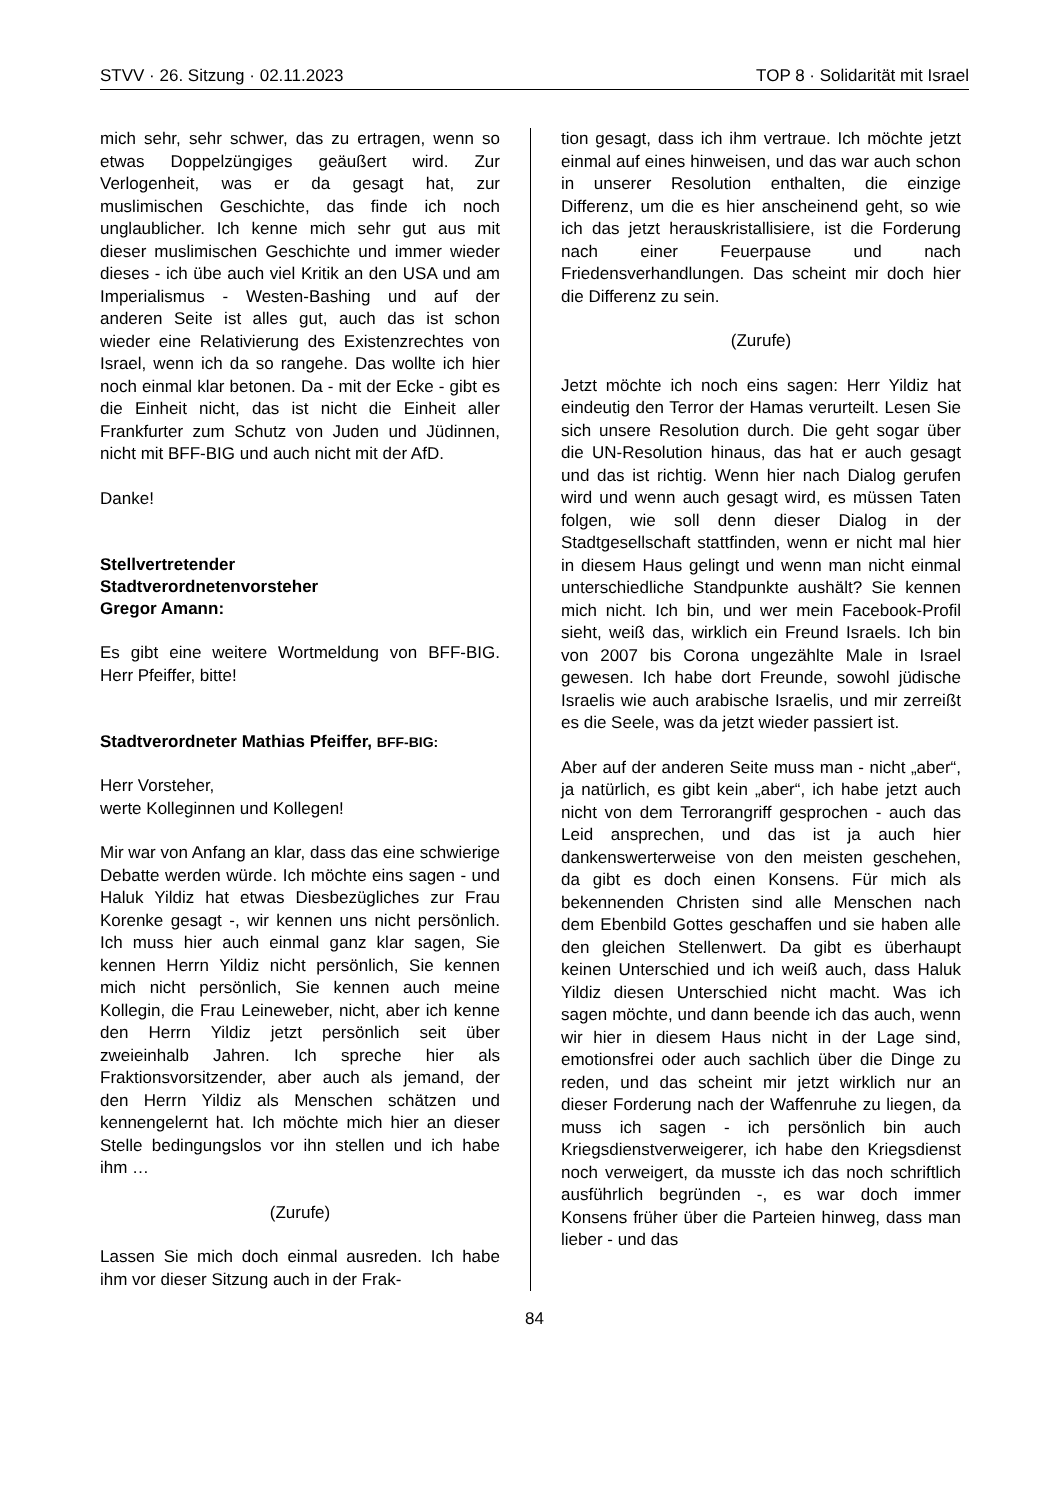STVV · 26. Sitzung · 02.11.2023 TOP 8 · Solidarität mit Israel
mich sehr, sehr schwer, das zu ertragen, wenn so etwas Doppelzüngiges geäußert wird. Zur Verlogenheit, was er da gesagt hat, zur muslimischen Geschichte, das finde ich noch unglaublicher. Ich kenne mich sehr gut aus mit dieser muslimischen Geschichte und immer wieder dieses - ich übe auch viel Kritik an den USA und am Imperialismus - Westen-Bashing und auf der anderen Seite ist alles gut, auch das ist schon wieder eine Relativierung des Existenzrechtes von Israel, wenn ich da so rangehe. Das wollte ich hier noch einmal klar betonen. Da - mit der Ecke - gibt es die Einheit nicht, das ist nicht die Einheit aller Frankfurter zum Schutz von Juden und Jüdinnen, nicht mit BFF-BIG und auch nicht mit der AfD.
Danke!
Stellvertretender
Stadtverordnetenvorsteher
Gregor Amann:
Es gibt eine weitere Wortmeldung von BFF-BIG. Herr Pfeiffer, bitte!
Stadtverordneter Mathias Pfeiffer, BFF-BIG:
Herr Vorsteher,
werte Kolleginnen und Kollegen!
Mir war von Anfang an klar, dass das eine schwierige Debatte werden würde. Ich möchte eins sagen - und Haluk Yildiz hat etwas Diesbezügliches zur Frau Korenke gesagt -, wir kennen uns nicht persönlich. Ich muss hier auch einmal ganz klar sagen, Sie kennen Herrn Yildiz nicht persönlich, Sie kennen mich nicht persönlich, Sie kennen auch meine Kollegin, die Frau Leineweber, nicht, aber ich kenne den Herrn Yildiz jetzt persönlich seit über zweieinhalb Jahren. Ich spreche hier als Fraktionsvorsitzender, aber auch als jemand, der den Herrn Yildiz als Menschen schätzen und kennengelernt hat. Ich möchte mich hier an dieser Stelle bedingungslos vor ihn stellen und ich habe ihm …
(Zurufe)
Lassen Sie mich doch einmal ausreden. Ich habe ihm vor dieser Sitzung auch in der Frak-
tion gesagt, dass ich ihm vertraue. Ich möchte jetzt einmal auf eines hinweisen, und das war auch schon in unserer Resolution enthalten, die einzige Differenz, um die es hier anscheinend geht, so wie ich das jetzt herauskristallisiere, ist die Forderung nach einer Feuerpause und nach Friedensverhandlungen. Das scheint mir doch hier die Differenz zu sein.
(Zurufe)
Jetzt möchte ich noch eins sagen: Herr Yildiz hat eindeutig den Terror der Hamas verurteilt. Lesen Sie sich unsere Resolution durch. Die geht sogar über die UN-Resolution hinaus, das hat er auch gesagt und das ist richtig. Wenn hier nach Dialog gerufen wird und wenn auch gesagt wird, es müssen Taten folgen, wie soll denn dieser Dialog in der Stadtgesellschaft stattfinden, wenn er nicht mal hier in diesem Haus gelingt und wenn man nicht einmal unterschiedliche Standpunkte aushält? Sie kennen mich nicht. Ich bin, und wer mein Facebook-Profil sieht, weiß das, wirklich ein Freund Israels. Ich bin von 2007 bis Corona ungezählte Male in Israel gewesen. Ich habe dort Freunde, sowohl jüdische Israelis wie auch arabische Israelis, und mir zerreißt es die Seele, was da jetzt wieder passiert ist.
Aber auf der anderen Seite muss man - nicht „aber“, ja natürlich, es gibt kein „aber“, ich habe jetzt auch nicht von dem Terrorangriff gesprochen - auch das Leid ansprechen, und das ist ja auch hier dankenswerterweise von den meisten geschehen, da gibt es doch einen Konsens. Für mich als bekennenden Christen sind alle Menschen nach dem Ebenbild Gottes geschaffen und sie haben alle den gleichen Stellenwert. Da gibt es überhaupt keinen Unterschied und ich weiß auch, dass Haluk Yildiz diesen Unterschied nicht macht. Was ich sagen möchte, und dann beende ich das auch, wenn wir hier in diesem Haus nicht in der Lage sind, emotionsfrei oder auch sachlich über die Dinge zu reden, und das scheint mir jetzt wirklich nur an dieser Forderung nach der Waffenruhe zu liegen, da muss ich sagen - ich persönlich bin auch Kriegsdienstverweigerer, ich habe den Kriegsdienst noch verweigert, da musste ich das noch schriftlich ausführlich begründen -, es war doch immer Konsens früher über die Parteien hinweg, dass man lieber - und das
84